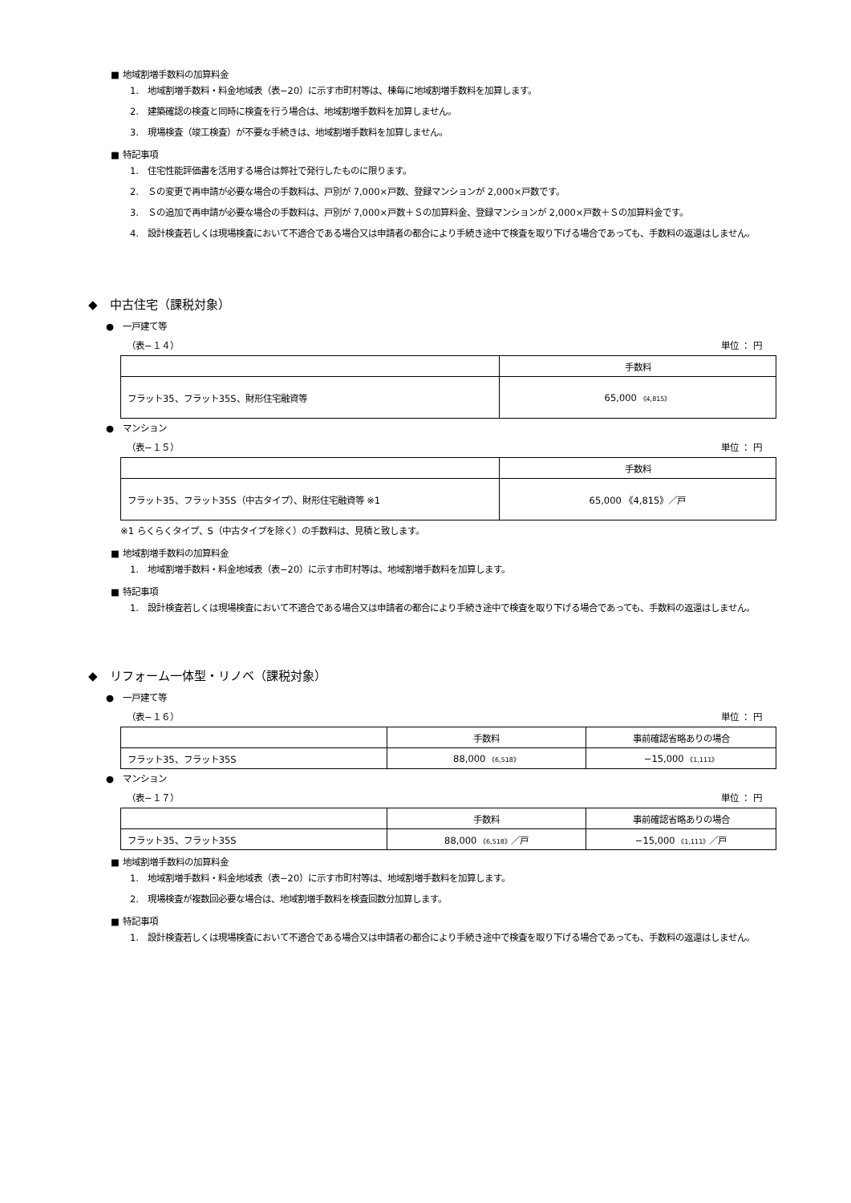■ 地域割増手数料の加算料金
1.　地域割増手数料・料金地域表（表−20）に示す市町村等は、棟毎に地域割増手数料を加算します。
2.　建築確認の検査と同時に検査を行う場合は、地域割増手数料を加算しません。
3.　現場検査（竣工検査）が不要な手続きは、地域割増手数料を加算しません。
■ 特記事項
1.　住宅性能評価書を活用する場合は弊社で発行したものに限ります。
2.　Ｓの変更で再申請が必要な場合の手数料は、戸別が 7,000×戸数、登録マンションが 2,000×戸数です。
3.　Ｓの追加で再申請が必要な場合の手数料は、戸別が 7,000×戸数＋Ｓの加算料金、登録マンションが 2,000×戸数＋Ｓの加算料金です。
4.　設計検査若しくは現場検査において不適合である場合又は申請者の都合により手続き途中で検査を取り下げる場合であっても、手数料の返還はしません。
◆　中古住宅（課税対象）
●　一戸建て等
（表−１４） 単位 ： 円
| | 手数料 |
| フラット35、フラット35S、財形住宅融資等 | 65,000 《4,815》 |
●　マンション
（表−１５） 単位 ： 円
| | 手数料 |
| フラット35、フラット35S（中古タイプ）、財形住宅融資等 ※1 | 65,000 《4,815》／戸 |
※1 らくらくタイプ、S（中古タイプを除く）の手数料は、見積と致します。
■ 地域割増手数料の加算料金
1.　地域割増手数料・料金地域表（表−20）に示す市町村等は、地域割増手数料を加算します。
■ 特記事項
1.　設計検査若しくは現場検査において不適合である場合又は申請者の都合により手続き途中で検査を取り下げる場合であっても、手数料の返還はしません。
◆　リフォーム一体型・リノベ（課税対象）
●　一戸建て等
（表−１６） 単位 ： 円
| | 手数料 | 事前確認省略ありの場合 |
| フラット35、フラット35S | 88,000 《6,518》 | −15,000 《1,111》 |
●　マンション
（表−１７） 単位 ： 円
| | 手数料 | 事前確認省略ありの場合 |
| フラット35、フラット35S | 88,000 《6,518》 ／戸 | −15,000 《1,111》 ／戸 |
■ 地域割増手数料の加算料金
1.　地域割増手数料・料金地域表（表−20）に示す市町村等は、地域割増手数料を加算します。
2.　現場検査が複数回必要な場合は、地域割増手数料を検査回数分加算します。
■ 特記事項
1.　設計検査若しくは現場検査において不適合である場合又は申請者の都合により手続き途中で検査を取り下げる場合であっても、手数料の返還はしません。